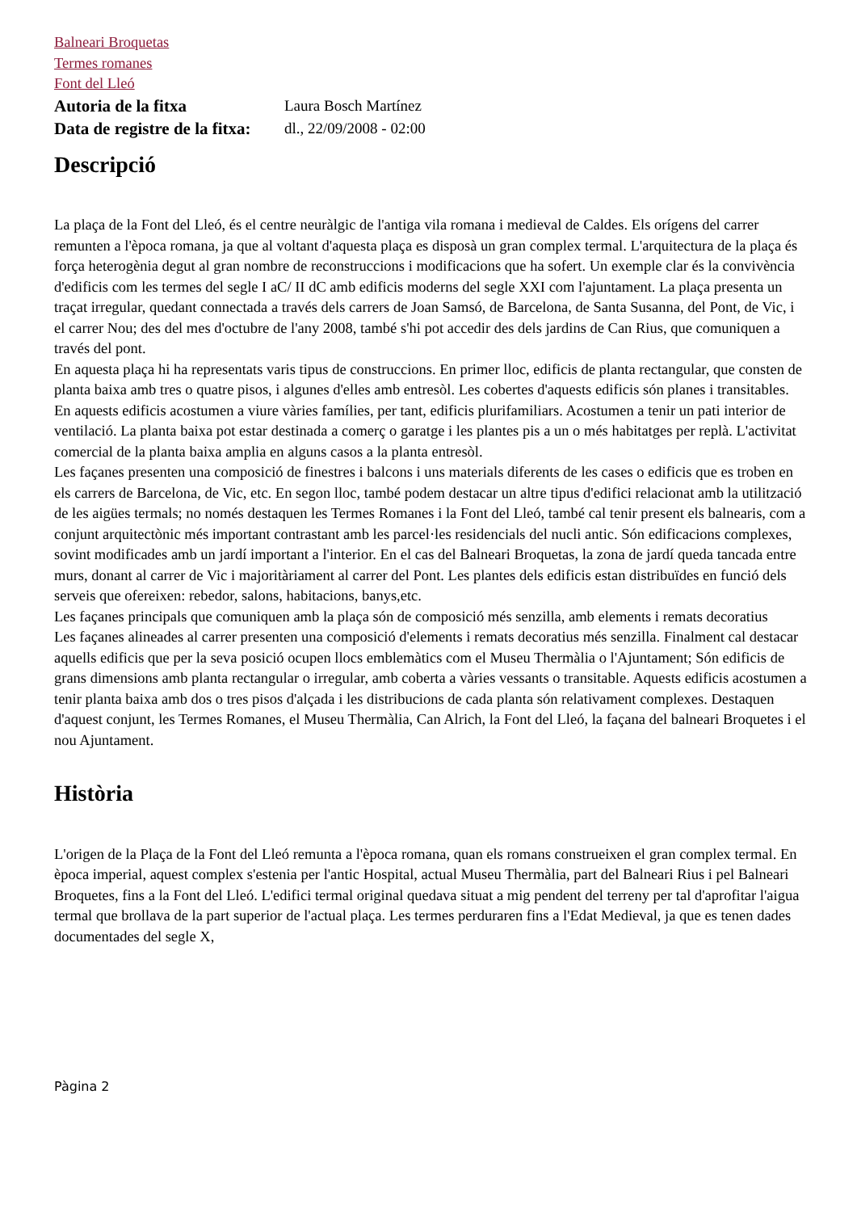Balneari Broquetas
Termes romanes
Font del Lleó
Autoria de la fitxa Laura Bosch Martínez
Data de registre de la fitxa:
dl., 22/09/2008 - 02:00
Descripció
La plaça de la Font del Lleó, és el centre neuràlgic de l'antiga vila romana i medieval de Caldes. Els orígens del carrer remunten a l'època romana, ja que al voltant d'aquesta plaça es disposà un gran complex termal. L'arquitectura de la plaça és força heterogènia degut al gran nombre de reconstruccions i modificacions que ha sofert. Un exemple clar és la convivència d'edificis com les termes del segle I aC/ II dC amb edificis moderns del segle XXI com l'ajuntament. La plaça presenta un traçat irregular, quedant connectada a través dels carrers de Joan Samsó, de Barcelona, de Santa Susanna, del Pont, de Vic, i el carrer Nou; des del mes d'octubre de l'any 2008, també s'hi pot accedir des dels jardins de Can Rius, que comuniquen a través del pont.
En aquesta plaça hi ha representats varis tipus de construccions. En primer lloc, edificis de planta rectangular, que consten de planta baixa amb tres o quatre pisos, i algunes d'elles amb entresòl. Les cobertes d'aquests edificis són planes i transitables. En aquests edificis acostumen a viure vàries famílies, per tant, edificis plurifamiliars. Acostumen a tenir un pati interior de ventilació. La planta baixa pot estar destinada a comerç o garatge i les plantes pis a un o més habitatges per replà. L'activitat comercial de la planta baixa amplia en alguns casos a la planta entresòl.
Les façanes presenten una composició de finestres i balcons i uns materials diferents de les cases o edificis que es troben en els carrers de Barcelona, de Vic, etc. En segon lloc, també podem destacar un altre tipus d'edifici relacionat amb la utilització de les aigües termals; no només destaquen les Termes Romanes i la Font del Lleó, també cal tenir present els balnearis, com a conjunt arquitectònic més important contrastant amb les parcel·les residencials del nucli antic. Són edificacions complexes, sovint modificades amb un jardí important a l'interior. En el cas del Balneari Broquetas, la zona de jardí queda tancada entre murs, donant al carrer de Vic i majoritàriament al carrer del Pont. Les plantes dels edificis estan distribuïdes en funció dels serveis que ofereixen: rebedor, salons, habitacions, banys,etc.
Les façanes principals que comuniquen amb la plaça són de composició més senzilla, amb elements i remats decoratius
Les façanes alineades al carrer presenten una composició d'elements i remats decoratius més senzilla. Finalment cal destacar aquells edificis que per la seva posició ocupen llocs emblemàtics com el Museu Thermàlia o l'Ajuntament; Són edificis de grans dimensions amb planta rectangular o irregular, amb coberta a vàries vessants o transitable. Aquests edificis acostumen a tenir planta baixa amb dos o tres pisos d'alçada i les distribucions de cada planta són relativament complexes. Destaquen d'aquest conjunt, les Termes Romanes, el Museu Thermàlia, Can Alrich, la Font del Lleó, la façana del balneari Broquetes i el nou Ajuntament.
Història
L'origen de la Plaça de la Font del Lleó remunta a l'època romana, quan els romans construeixen el gran complex termal. En època imperial, aquest complex s'estenia per l'antic Hospital, actual Museu Thermàlia, part del Balneari Rius i pel Balneari Broquetes, fins a la Font del Lleó. L'edifici termal original quedava situat a mig pendent del terreny per tal d'aprofitar l'aigua termal que brollava de la part superior de l'actual plaça. Les termes perduraren fins a l'Edat Medieval, ja que es tenen dades documentades del segle X,
Pàgina 2